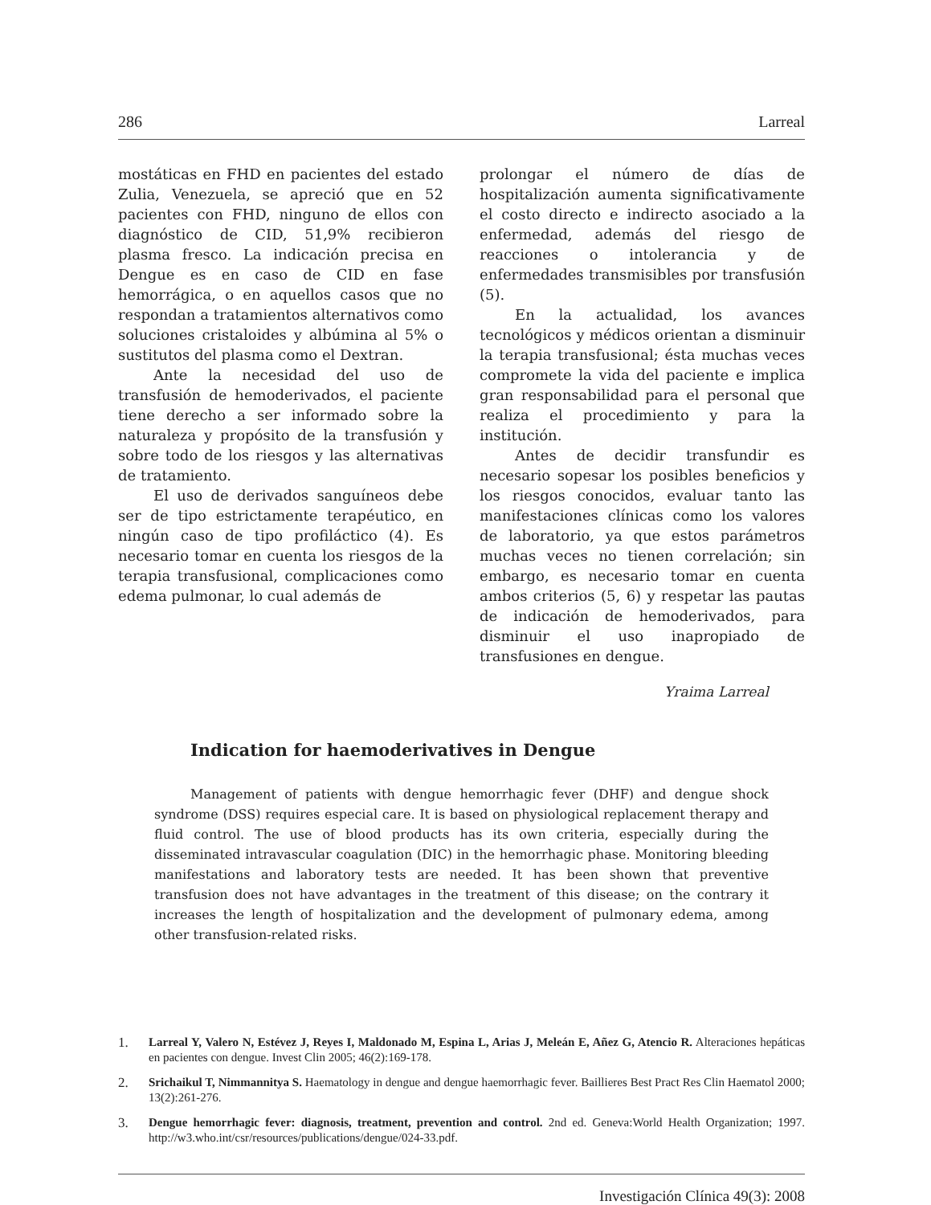286 Larreal
mostáticas en FHD en pacientes del estado Zulia, Venezuela, se apreció que en 52 pacientes con FHD, ninguno de ellos con diagnóstico de CID, 51,9% recibieron plasma fresco. La indicación precisa en Dengue es en caso de CID en fase hemorrágica, o en aquellos casos que no respondan a tratamientos alternativos como soluciones cristaloides y albúmina al 5% o sustitutos del plasma como el Dextran.
Ante la necesidad del uso de transfusión de hemoderivados, el paciente tiene derecho a ser informado sobre la naturaleza y propósito de la transfusión y sobre todo de los riesgos y las alternativas de tratamiento.
El uso de derivados sanguíneos debe ser de tipo estrictamente terapéutico, en ningún caso de tipo profiláctico (4). Es necesario tomar en cuenta los riesgos de la terapia transfusional, complicaciones como edema pulmonar, lo cual además de
prolongar el número de días de hospitalización aumenta significativamente el costo directo e indirecto asociado a la enfermedad, además del riesgo de reacciones o intolerancia y de enfermedades transmisibles por transfusión (5).
En la actualidad, los avances tecnológicos y médicos orientan a disminuir la terapia transfusional; ésta muchas veces compromete la vida del paciente e implica gran responsabilidad para el personal que realiza el procedimiento y para la institución.
Antes de decidir transfundir es necesario sopesar los posibles beneficios y los riesgos conocidos, evaluar tanto las manifestaciones clínicas como los valores de laboratorio, ya que estos parámetros muchas veces no tienen correlación; sin embargo, es necesario tomar en cuenta ambos criterios (5, 6) y respetar las pautas de indicación de hemoderivados, para disminuir el uso inapropiado de transfusiones en dengue.
Yraima Larreal
Indication for haemoderivatives in Dengue
Management of patients with dengue hemorrhagic fever (DHF) and dengue shock syndrome (DSS) requires especial care. It is based on physiological replacement therapy and fluid control. The use of blood products has its own criteria, especially during the disseminated intravascular coagulation (DIC) in the hemorrhagic phase. Monitoring bleeding manifestations and laboratory tests are needed. It has been shown that preventive transfusion does not have advantages in the treatment of this disease; on the contrary it increases the length of hospitalization and the development of pulmonary edema, among other transfusion-related risks.
1. Larreal Y, Valero N, Estévez J, Reyes I, Maldonado M, Espina L, Arias J, Meleán E, Añez G, Atencio R. Alteraciones hepáticas en pacientes con dengue. Invest Clin 2005; 46(2):169-178.
2. Srichaikul T, Nimmannitya S. Haematology in dengue and dengue haemorrhagic fever. Baillieres Best Pract Res Clin Haematol 2000; 13(2):261-276.
3. Dengue hemorrhagic fever: diagnosis, treatment, prevention and control. 2nd ed. Geneva:World Health Organization; 1997. http://w3.who.int/csr/resources/publications/dengue/024-33.pdf.
Investigación Clínica 49(3): 2008